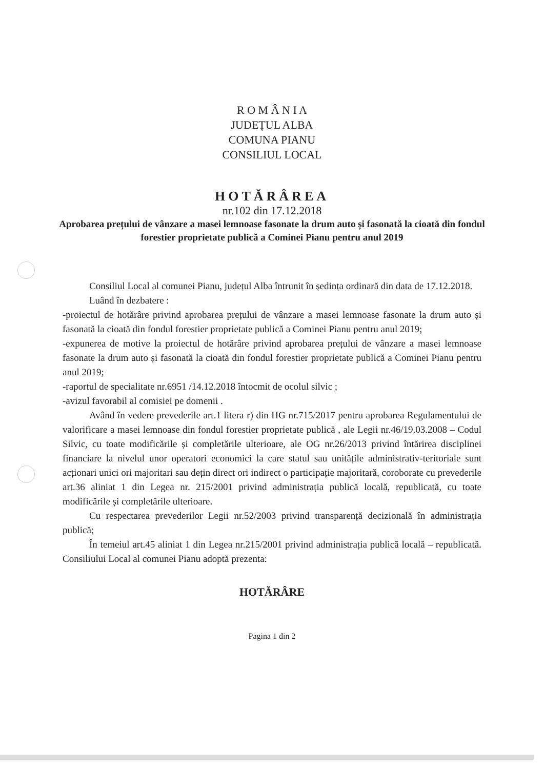R O M Â N I A
JUDEȚUL ALBA
COMUNA PIANU
CONSILIUL LOCAL
HOTĂRÂREA
nr.102 din 17.12.2018
Aprobarea prețului de vânzare a masei lemnoase fasonate la drum auto și fasonată la cioată din fondul forestier proprietate publică a Cominei Pianu pentru anul 2019
Consiliul Local al comunei Pianu, județul Alba întrunit în ședința ordinară din data de 17.12.2018.
Luând în dezbatere :
-proiectul de hotărâre privind aprobarea prețului de vânzare a masei lemnoase fasonate la drum auto și fasonată la cioată din fondul forestier proprietate publică a Cominei Pianu pentru anul 2019;
-expunerea de motive la proiectul de hotărâre privind aprobarea prețului de vânzare a masei lemnoase fasonate la drum auto și fasonată la cioată din fondul forestier proprietate publică a Cominei Pianu pentru anul 2019;
-raportul de specialitate nr.6951 /14.12.2018 întocmit de ocolul silvic ;
-avizul favorabil al comisiei pe domenii .
Având în vedere prevederile art.1 litera r) din HG nr.715/2017 pentru aprobarea Regulamentului de valorificare a masei lemnoase din fondul forestier proprietate publică , ale Legii nr.46/19.03.2008 – Codul Silvic, cu toate modificările și completările ulterioare, ale OG nr.26/2013 privind întărirea disciplinei financiare la nivelul unor operatori economici la care statul sau unitățile administrativ-teritoriale sunt acționari unici ori majoritari sau dețin direct ori indirect o participație majoritară, coroborate cu prevederile art.36 aliniat 1 din Legea nr. 215/2001 privind administrația publică locală, republicată, cu toate modificările și completările ulterioare.
Cu respectarea prevederilor Legii nr.52/2003 privind transparență decizională în administrația publică;
În temeiul art.45 aliniat 1 din Legea nr.215/2001 privind administrația publică locală – republicată. Consiliului Local al comunei Pianu adoptă prezenta:
HOTĂRÂRE
Pagina 1 din 2